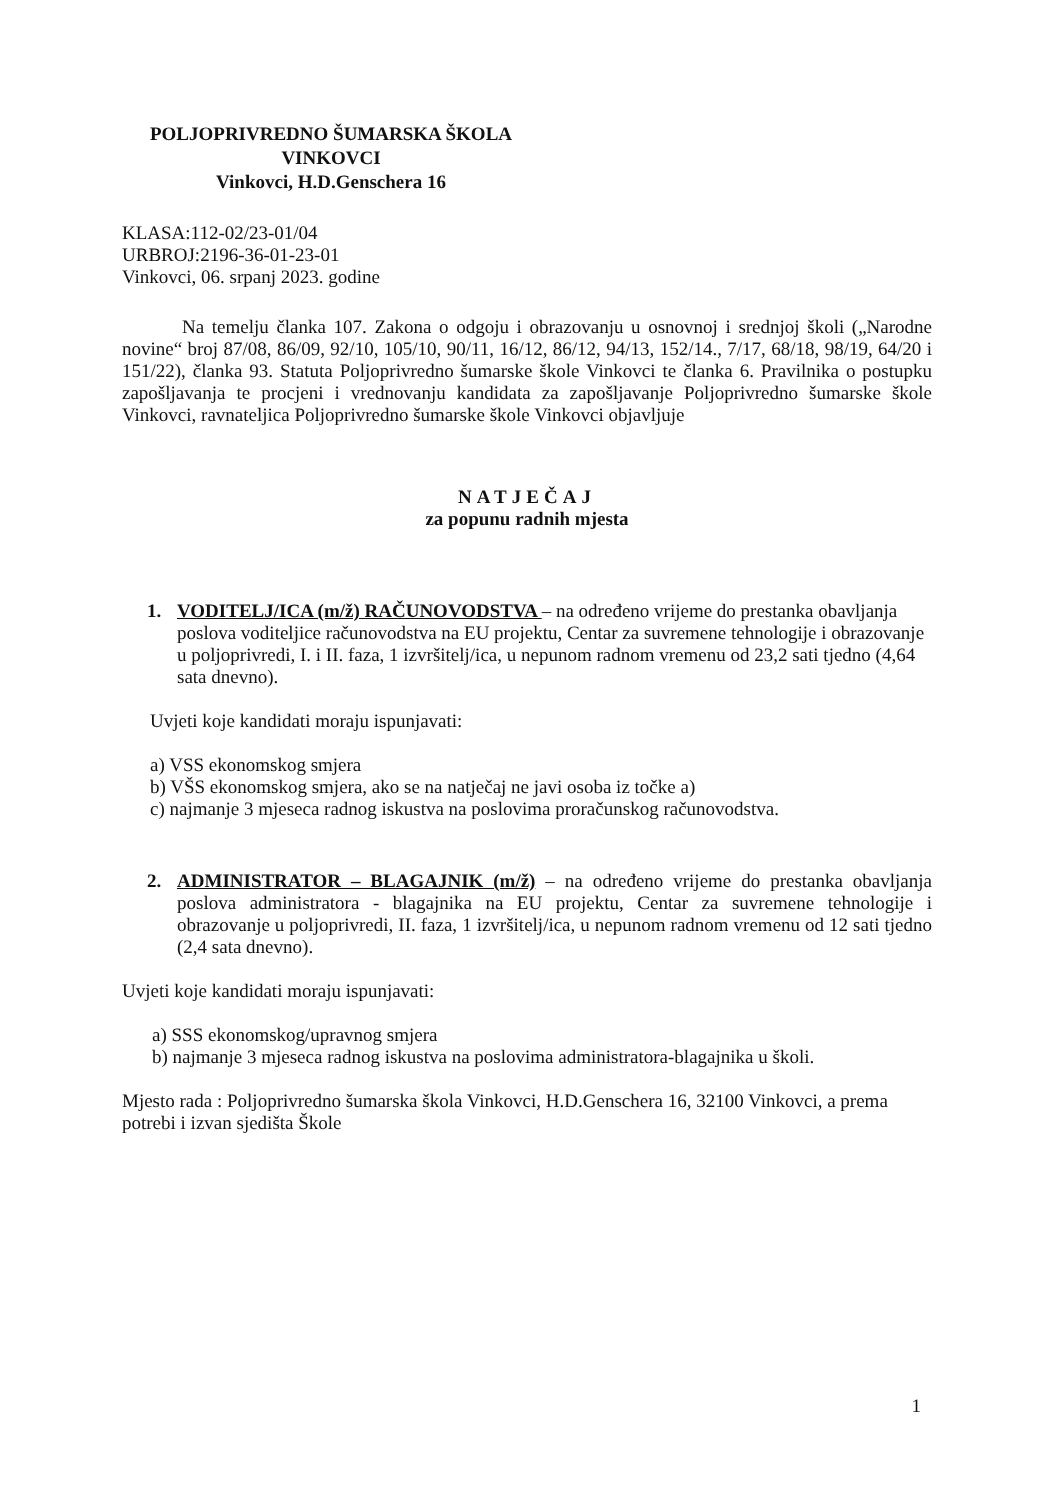POLJOPRIVREDNO ŠUMARSKA ŠKOLA
VINKOVCI
Vinkovci, H.D.Genschera 16
KLASA:112-02/23-01/04
URBROJ:2196-36-01-23-01
Vinkovci, 06. srpanj 2023. godine
Na temelju članka 107. Zakona o odgoju i obrazovanju u osnovnoj i srednjoj školi („Narodne novine“ broj 87/08, 86/09, 92/10, 105/10, 90/11, 16/12, 86/12, 94/13, 152/14., 7/17, 68/18, 98/19, 64/20 i 151/22), članka 93. Statuta Poljoprivredno šumarske škole Vinkovci te članka 6. Pravilnika o postupku zapošljavanja te procjeni i vrednovanju kandidata za zapošljavanje Poljoprivredno šumarske škole Vinkovci, ravnateljica Poljoprivredno šumarske škole Vinkovci objavljuje
NATJEČAJ
za popunu radnih mjesta
1. VODITELJ/ICA (m/ž) RAČUNOVODSTVA – na određeno vrijeme do prestanka obavljanja poslova voditeljice računovodstva na EU projektu, Centar za suvremene tehnologije i obrazovanje u poljoprivredi, I. i II. faza, 1 izvršitelj/ica, u nepunom radnom vremenu od 23,2 sati tjedno (4,64 sata dnevno).
Uvjeti koje kandidati moraju ispunjavati:
a) VSS ekonomskog smjera
b) VŠS ekonomskog smjera, ako se na natječaj ne javi osoba iz točke a)
c) najmanje 3 mjeseca radnog iskustva na poslovima proračunskog računovodstva.
2. ADMINISTRATOR – BLAGAJNIK (m/ž) – na određeno vrijeme do prestanka obavljanja poslova administratora - blagajnika na EU projektu, Centar za suvremene tehnologije i obrazovanje u poljoprivredi, II. faza, 1 izvršitelj/ica, u nepunom radnom vremenu od 12 sati tjedno (2,4 sata dnevno).
Uvjeti koje kandidati moraju ispunjavati:
a) SSS ekonomskog/upravnog smjera
b) najmanje 3 mjeseca radnog iskustva na poslovima administratora-blagajnika u školi.
Mjesto rada : Poljoprivredno šumarska škola Vinkovci, H.D.Genschera 16, 32100 Vinkovci, a prema potrebi i izvan sjedišta Škole
1